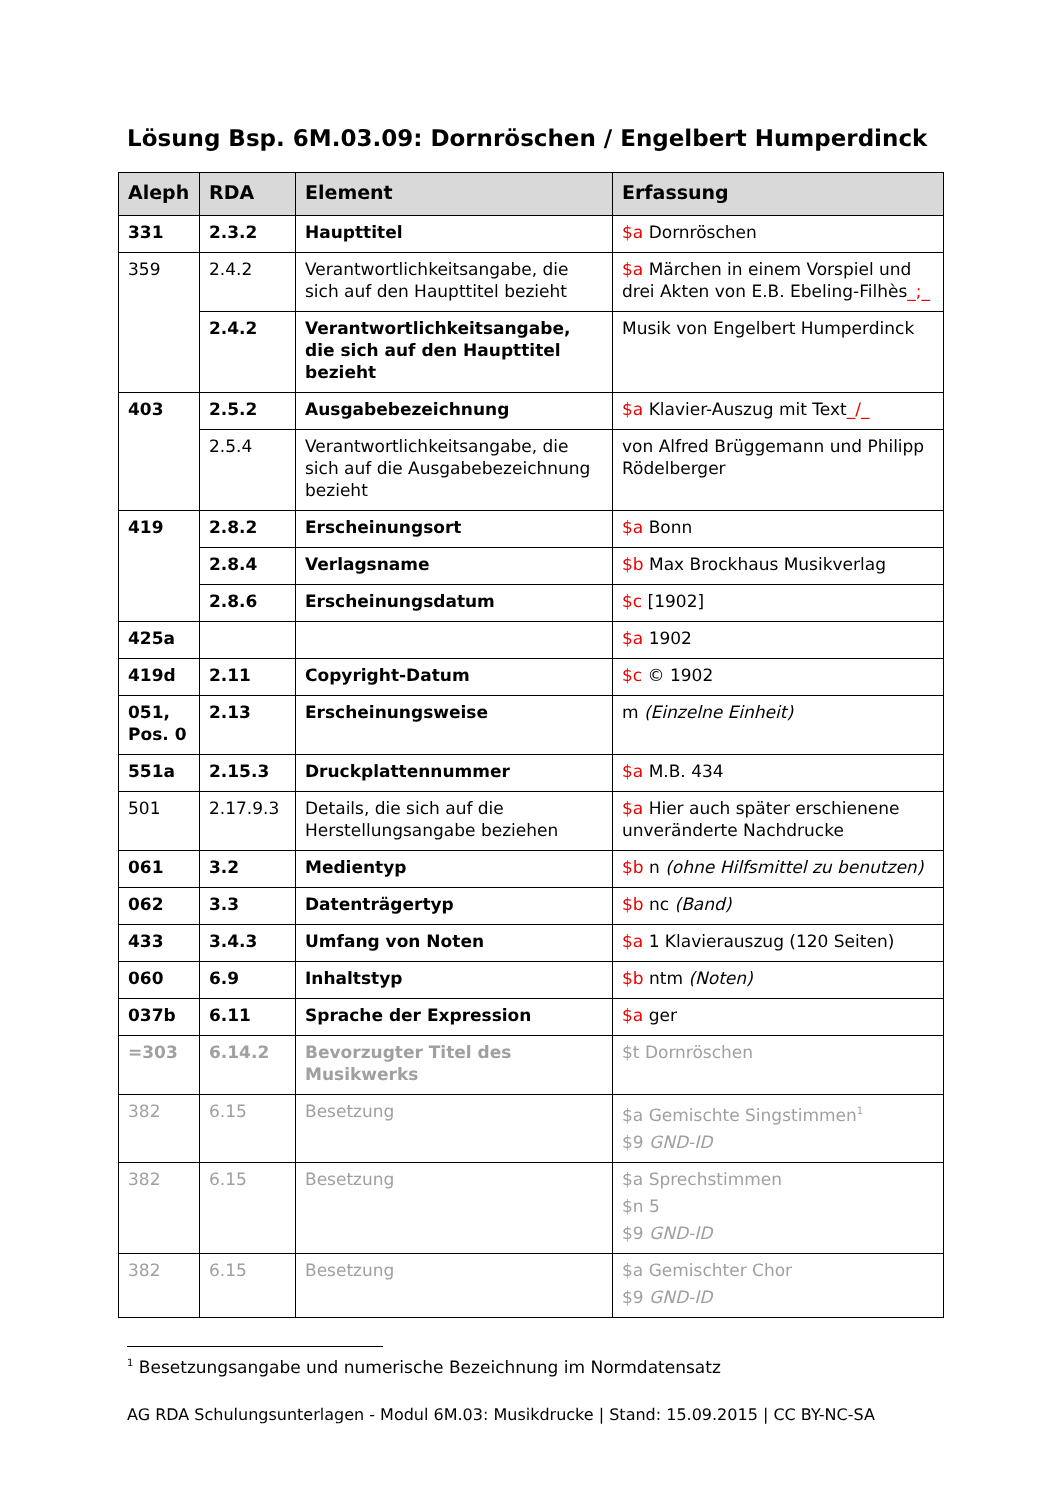Lösung Bsp. 6M.03.09: Dornröschen / Engelbert Humperdinck
| Aleph | RDA | Element | Erfassung |
| --- | --- | --- | --- |
| 331 | 2.3.2 | Haupttitel | $a Dornröschen |
| 359 | 2.4.2 | Verantwortlichkeitsangabe, die sich auf den Haupttitel bezieht | $a Märchen in einem Vorspiel und drei Akten von E.B. Ebeling-Filhès _;_ |
| | 2.4.2 | Verantwortlichkeitsangabe, die sich auf den Haupttitel bezieht | Musik von Engelbert Humperdinck |
| 403 | 2.5.2 | Ausgabebezeichnung | $a Klavier-Auszug mit Text _/_ |
| | 2.5.4 | Verantwortlichkeitsangabe, die sich auf die Ausgabebezeichnung bezieht | von Alfred Brüggemann und Philipp Rödelberger |
| 419 | 2.8.2 | Erscheinungsort | $a Bonn |
| | 2.8.4 | Verlagsname | $b Max Brockhaus Musikverlag |
| | 2.8.6 | Erscheinungsdatum | $c [1902] |
| 425a | | | $a 1902 |
| 419d | 2.11 | Copyright-Datum | $c © 1902 |
| 051, Pos. 0 | 2.13 | Erscheinungsweise | m (Einzelne Einheit) |
| 551a | 2.15.3 | Druckplattennummer | $a M.B. 434 |
| 501 | 2.17.9.3 | Details, die sich auf die Herstellungsangabe beziehen | $a Hier auch später erschienene unveränderte Nachdrucke |
| 061 | 3.2 | Medientyp | $b n (ohne Hilfsmittel zu benutzen) |
| 062 | 3.3 | Datenträgertyp | $b nc (Band) |
| 433 | 3.4.3 | Umfang von Noten | $a 1 Klavierauszug (120 Seiten) |
| 060 | 6.9 | Inhaltstyp | $b ntm (Noten) |
| 037b | 6.11 | Sprache der Expression | $a ger |
| =303 | 6.14.2 | Bevorzugter Titel des Musikwerks | $t Dornröschen |
| 382 | 6.15 | Besetzung | $a Gemischte Singstimmen<sup>1</sup> $9 GND-ID |
| 382 | 6.15 | Besetzung | $a Sprechstimmen $n 5 $9 GND-ID |
| 382 | 6.15 | Besetzung | $a Gemischter Chor $9 GND-ID |
<sup>1</sup> Besetzungsangabe und numerische Bezeichnung im Normdatensatz
AG RDA Schulungsunterlagen - Modul 6M.03: Musikdrucke | Stand: 15.09.2015 | CC BY-NC-SA